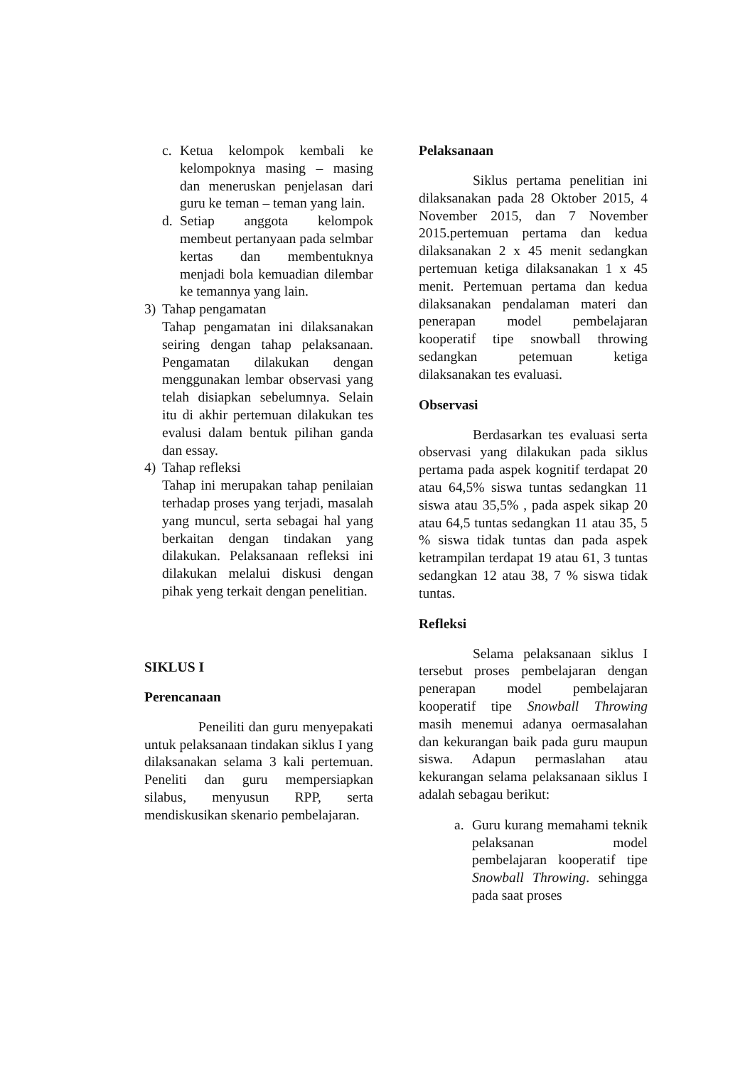c. Ketua kelompok kembali ke kelompoknya masing – masing dan meneruskan penjelasan dari guru ke teman – teman yang lain.
d. Setiap anggota kelompok membeut pertanyaan pada selmbar kertas dan membentuknya menjadi bola kemuadian dilembar ke temannya yang lain.
3) Tahap pengamatan
Tahap pengamatan ini dilaksanakan seiring dengan tahap pelaksanaan. Pengamatan dilakukan dengan menggunakan lembar observasi yang telah disiapkan sebelumnya. Selain itu di akhir pertemuan dilakukan tes evalusi dalam bentuk pilihan ganda dan essay.
4) Tahap refleksi
Tahap ini merupakan tahap penilaian terhadap proses yang terjadi, masalah yang muncul, serta sebagai hal yang berkaitan dengan tindakan yang dilakukan. Pelaksanaan refleksi ini dilakukan melalui diskusi dengan pihak yeng terkait dengan penelitian.
SIKLUS I
Perencanaan
Peneiliti dan guru menyepakati untuk pelaksanaan tindakan siklus I yang dilaksanakan selama 3 kali pertemuan. Peneliti dan guru mempersiapkan silabus, menyusun RPP, serta mendiskusikan skenario pembelajaran.
Pelaksanaan
Siklus pertama penelitian ini dilaksanakan pada 28 Oktober 2015, 4 November 2015, dan 7 November 2015.pertemuan pertama dan kedua dilaksanakan 2 x 45 menit sedangkan pertemuan ketiga dilaksanakan 1 x 45 menit. Pertemuan pertama dan kedua dilaksanakan pendalaman materi dan penerapan model pembelajaran kooperatif tipe snowball throwing sedangkan petemuan ketiga dilaksanakan tes evaluasi.
Observasi
Berdasarkan tes evaluasi serta observasi yang dilakukan pada siklus pertama pada aspek kognitif terdapat 20 atau 64,5% siswa tuntas sedangkan 11 siswa atau 35,5% , pada aspek sikap 20 atau 64,5 tuntas sedangkan 11 atau 35, 5 % siswa tidak tuntas dan pada aspek ketrampilan terdapat 19 atau 61, 3 tuntas sedangkan 12 atau 38, 7 % siswa tidak tuntas.
Refleksi
Selama pelaksanaan siklus I tersebut proses pembelajaran dengan penerapan model pembelajaran kooperatif tipe Snowball Throwing masih menemui adanya oermasalahan dan kekurangan baik pada guru maupun siswa. Adapun permaslahan atau kekurangan selama pelaksanaan siklus I adalah sebagau berikut:
a. Guru kurang memahami teknik pelaksanan model pembelajaran kooperatif tipe Snowball Throwing. sehingga pada saat proses